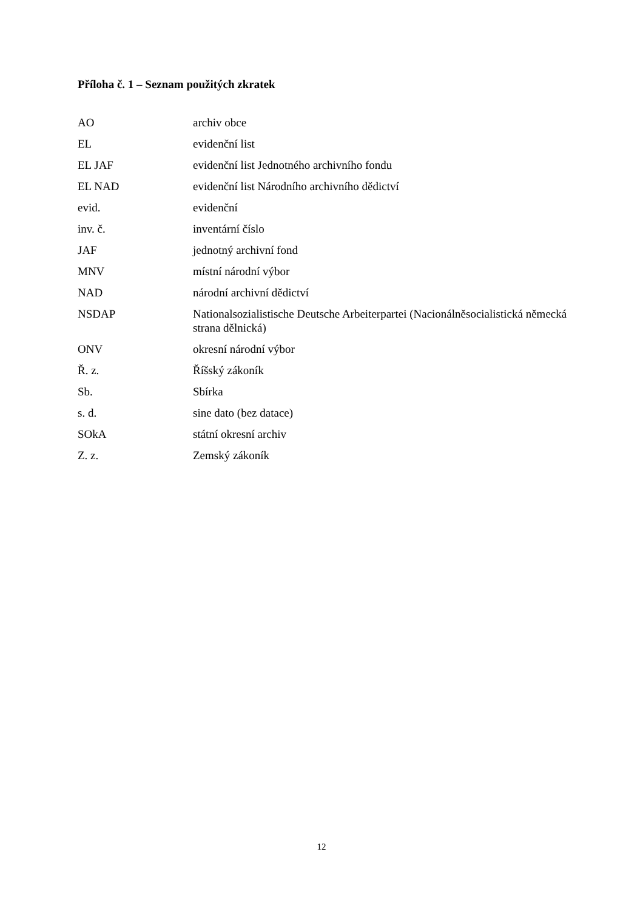Příloha č. 1 – Seznam použitých zkratek
| AO | archiv obce |
| EL | evidenční list |
| EL JAF | evidenční list Jednotného archivního fondu |
| EL NAD | evidenční list Národního archivního dědictví |
| evid. | evidenční |
| inv. č. | inventární číslo |
| JAF | jednotný archivní fond |
| MNV | místní národní výbor |
| NAD | národní archivní dědictví |
| NSDAP | Nationalsozialistische Deutsche Arbeiterpartei (Nacionálněsocialistická německá strana dělnická) |
| ONV | okresní národní výbor |
| Ř. z. | Říšský zákoník |
| Sb. | Sbírka |
| s. d. | sine dato (bez datace) |
| SOkA | státní okresní archiv |
| Z. z. | Zemský zákoník |
12